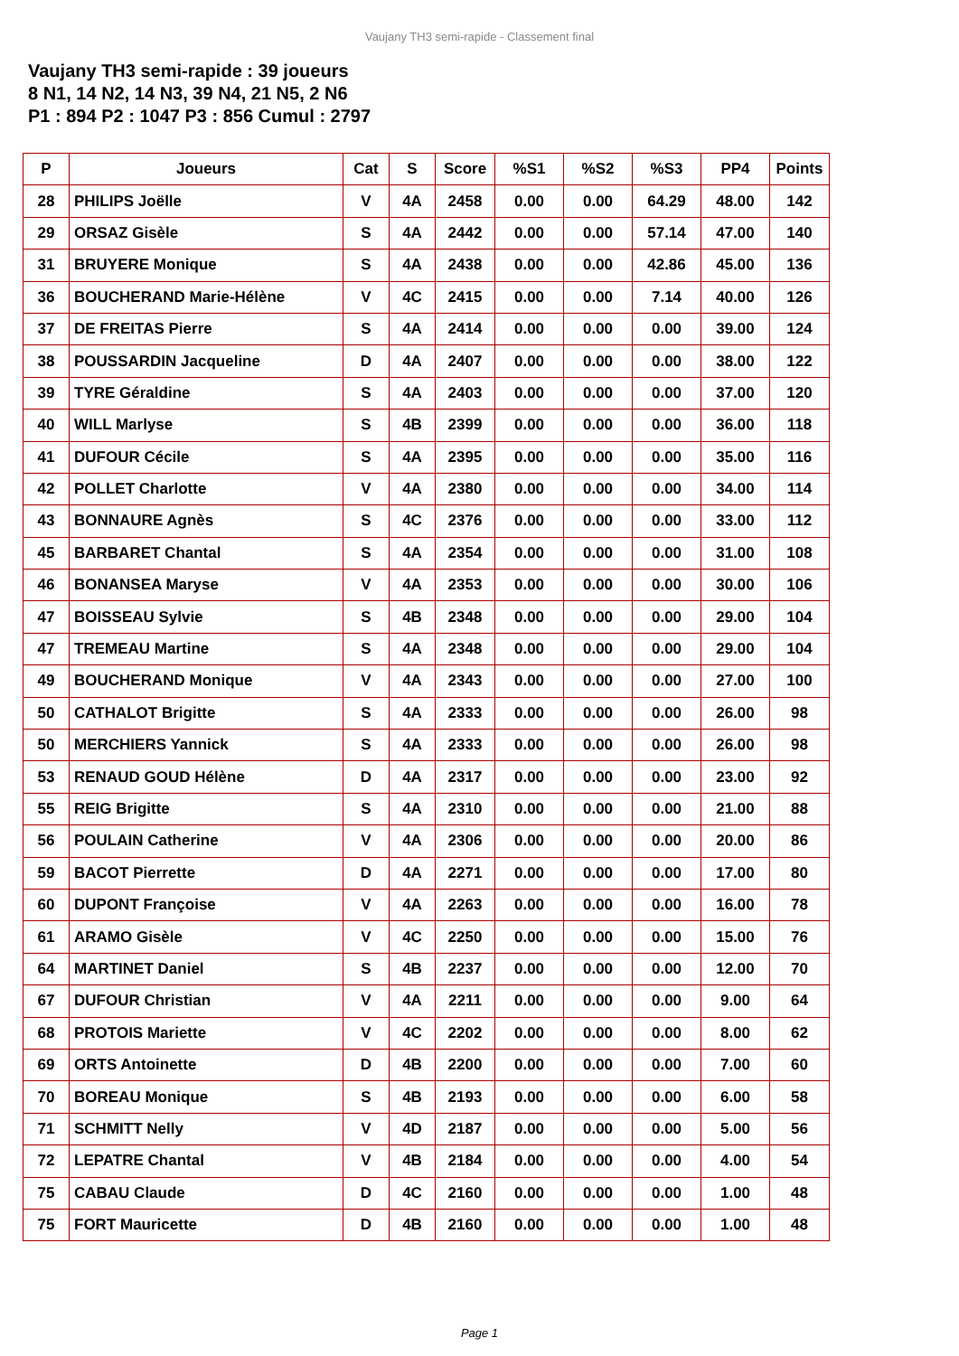Vaujany TH3 semi-rapide - Classement final
Vaujany TH3 semi-rapide : 39 joueurs
8 N1, 14 N2, 14 N3, 39 N4, 21 N5, 2 N6
P1 : 894 P2 : 1047 P3 : 856 Cumul : 2797
| P | Joueurs | Cat | S | Score | %S1 | %S2 | %S3 | PP4 | Points |
| --- | --- | --- | --- | --- | --- | --- | --- | --- | --- |
| 28 | PHILIPS Joëlle | V | 4A | 2458 | 0.00 | 0.00 | 64.29 | 48.00 | 142 |
| 29 | ORSAZ Gisèle | S | 4A | 2442 | 0.00 | 0.00 | 57.14 | 47.00 | 140 |
| 31 | BRUYERE Monique | S | 4A | 2438 | 0.00 | 0.00 | 42.86 | 45.00 | 136 |
| 36 | BOUCHERAND Marie-Hélène | V | 4C | 2415 | 0.00 | 0.00 | 7.14 | 40.00 | 126 |
| 37 | DE FREITAS Pierre | S | 4A | 2414 | 0.00 | 0.00 | 0.00 | 39.00 | 124 |
| 38 | POUSSARDIN Jacqueline | D | 4A | 2407 | 0.00 | 0.00 | 0.00 | 38.00 | 122 |
| 39 | TYRE Géraldine | S | 4A | 2403 | 0.00 | 0.00 | 0.00 | 37.00 | 120 |
| 40 | WILL Marlyse | S | 4B | 2399 | 0.00 | 0.00 | 0.00 | 36.00 | 118 |
| 41 | DUFOUR Cécile | S | 4A | 2395 | 0.00 | 0.00 | 0.00 | 35.00 | 116 |
| 42 | POLLET Charlotte | V | 4A | 2380 | 0.00 | 0.00 | 0.00 | 34.00 | 114 |
| 43 | BONNAURE Agnès | S | 4C | 2376 | 0.00 | 0.00 | 0.00 | 33.00 | 112 |
| 45 | BARBARET Chantal | S | 4A | 2354 | 0.00 | 0.00 | 0.00 | 31.00 | 108 |
| 46 | BONANSEA Maryse | V | 4A | 2353 | 0.00 | 0.00 | 0.00 | 30.00 | 106 |
| 47 | BOISSEAU Sylvie | S | 4B | 2348 | 0.00 | 0.00 | 0.00 | 29.00 | 104 |
| 47 | TREMEAU Martine | S | 4A | 2348 | 0.00 | 0.00 | 0.00 | 29.00 | 104 |
| 49 | BOUCHERAND Monique | V | 4A | 2343 | 0.00 | 0.00 | 0.00 | 27.00 | 100 |
| 50 | CATHALOT Brigitte | S | 4A | 2333 | 0.00 | 0.00 | 0.00 | 26.00 | 98 |
| 50 | MERCHIERS Yannick | S | 4A | 2333 | 0.00 | 0.00 | 0.00 | 26.00 | 98 |
| 53 | RENAUD GOUD Hélène | D | 4A | 2317 | 0.00 | 0.00 | 0.00 | 23.00 | 92 |
| 55 | REIG Brigitte | S | 4A | 2310 | 0.00 | 0.00 | 0.00 | 21.00 | 88 |
| 56 | POULAIN Catherine | V | 4A | 2306 | 0.00 | 0.00 | 0.00 | 20.00 | 86 |
| 59 | BACOT Pierrette | D | 4A | 2271 | 0.00 | 0.00 | 0.00 | 17.00 | 80 |
| 60 | DUPONT Françoise | V | 4A | 2263 | 0.00 | 0.00 | 0.00 | 16.00 | 78 |
| 61 | ARAMO Gisèle | V | 4C | 2250 | 0.00 | 0.00 | 0.00 | 15.00 | 76 |
| 64 | MARTINET Daniel | S | 4B | 2237 | 0.00 | 0.00 | 0.00 | 12.00 | 70 |
| 67 | DUFOUR Christian | V | 4A | 2211 | 0.00 | 0.00 | 0.00 | 9.00 | 64 |
| 68 | PROTOIS Mariette | V | 4C | 2202 | 0.00 | 0.00 | 0.00 | 8.00 | 62 |
| 69 | ORTS Antoinette | D | 4B | 2200 | 0.00 | 0.00 | 0.00 | 7.00 | 60 |
| 70 | BOREAU Monique | S | 4B | 2193 | 0.00 | 0.00 | 0.00 | 6.00 | 58 |
| 71 | SCHMITT Nelly | V | 4D | 2187 | 0.00 | 0.00 | 0.00 | 5.00 | 56 |
| 72 | LEPATRE Chantal | V | 4B | 2184 | 0.00 | 0.00 | 0.00 | 4.00 | 54 |
| 75 | CABAU Claude | D | 4C | 2160 | 0.00 | 0.00 | 0.00 | 1.00 | 48 |
| 75 | FORT Mauricette | D | 4B | 2160 | 0.00 | 0.00 | 0.00 | 1.00 | 48 |
Page 1